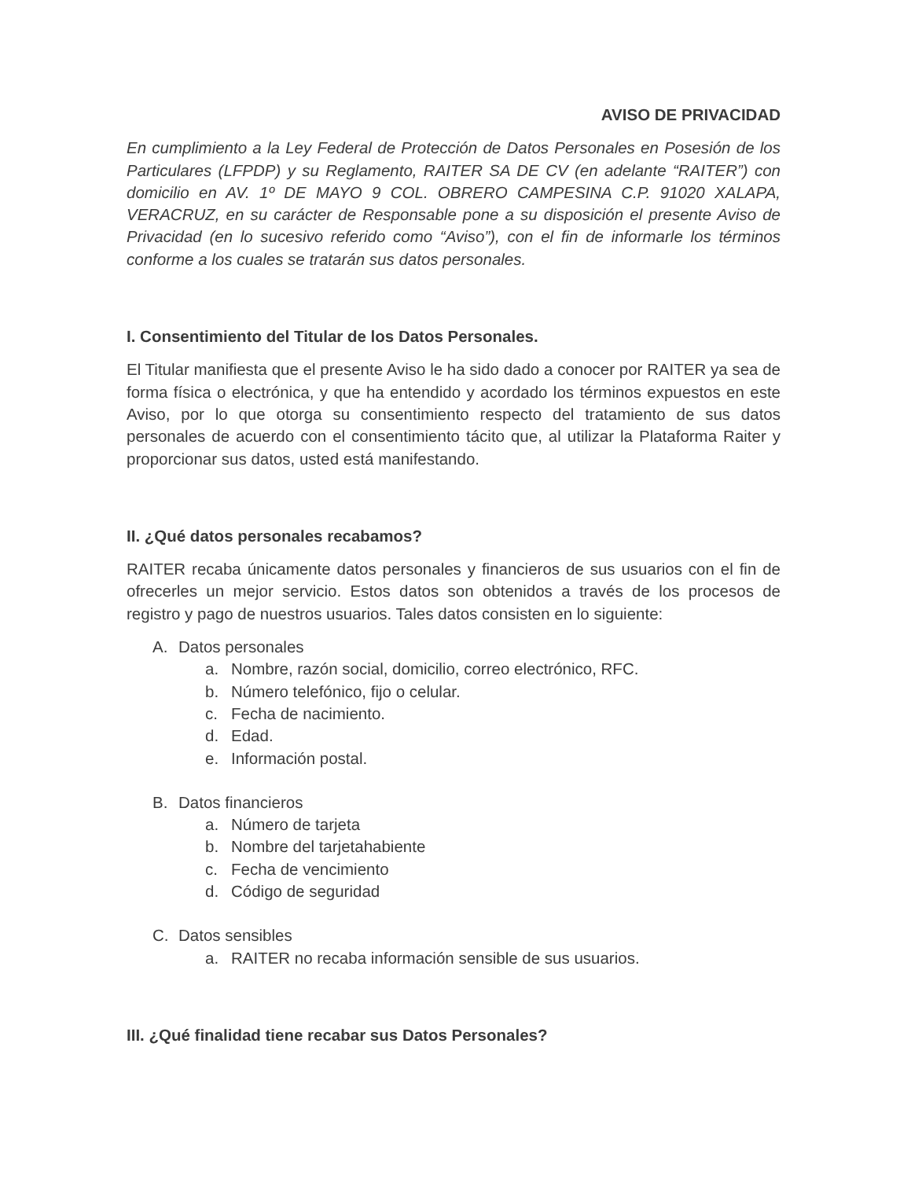AVISO DE PRIVACIDAD
En cumplimiento a la Ley Federal de Protección de Datos Personales en Posesión de los Particulares (LFPDP) y su Reglamento, RAITER SA DE CV (en adelante “RAITER”) con domicilio en AV. 1º DE MAYO 9 COL. OBRERO CAMPESINA C.P. 91020 XALAPA, VERACRUZ, en su carácter de Responsable pone a su disposición el presente Aviso de Privacidad (en lo sucesivo referido como “Aviso”), con el fin de informarle los términos conforme a los cuales se tratarán sus datos personales.
I. Consentimiento del Titular de los Datos Personales.
El Titular manifiesta que el presente Aviso le ha sido dado a conocer por RAITER ya sea de forma física o electrónica, y que ha entendido y acordado los términos expuestos en este Aviso, por lo que otorga su consentimiento respecto del tratamiento de sus datos personales de acuerdo con el consentimiento tácito que, al utilizar la Plataforma Raiter y proporcionar sus datos, usted está manifestando.
II. ¿Qué datos personales recabamos?
RAITER recaba únicamente datos personales y financieros de sus usuarios con el fin de ofrecerles un mejor servicio. Estos datos son obtenidos a través de los procesos de registro y pago de nuestros usuarios. Tales datos consisten en lo siguiente:
A. Datos personales
a. Nombre, razón social, domicilio, correo electrónico, RFC.
b. Número telefónico, fijo o celular.
c. Fecha de nacimiento.
d. Edad.
e. Información postal.
B. Datos financieros
a. Número de tarjeta
b. Nombre del tarjetahabiente
c. Fecha de vencimiento
d. Código de seguridad
C. Datos sensibles
a. RAITER no recaba información sensible de sus usuarios.
III. ¿Qué finalidad tiene recabar sus Datos Personales?